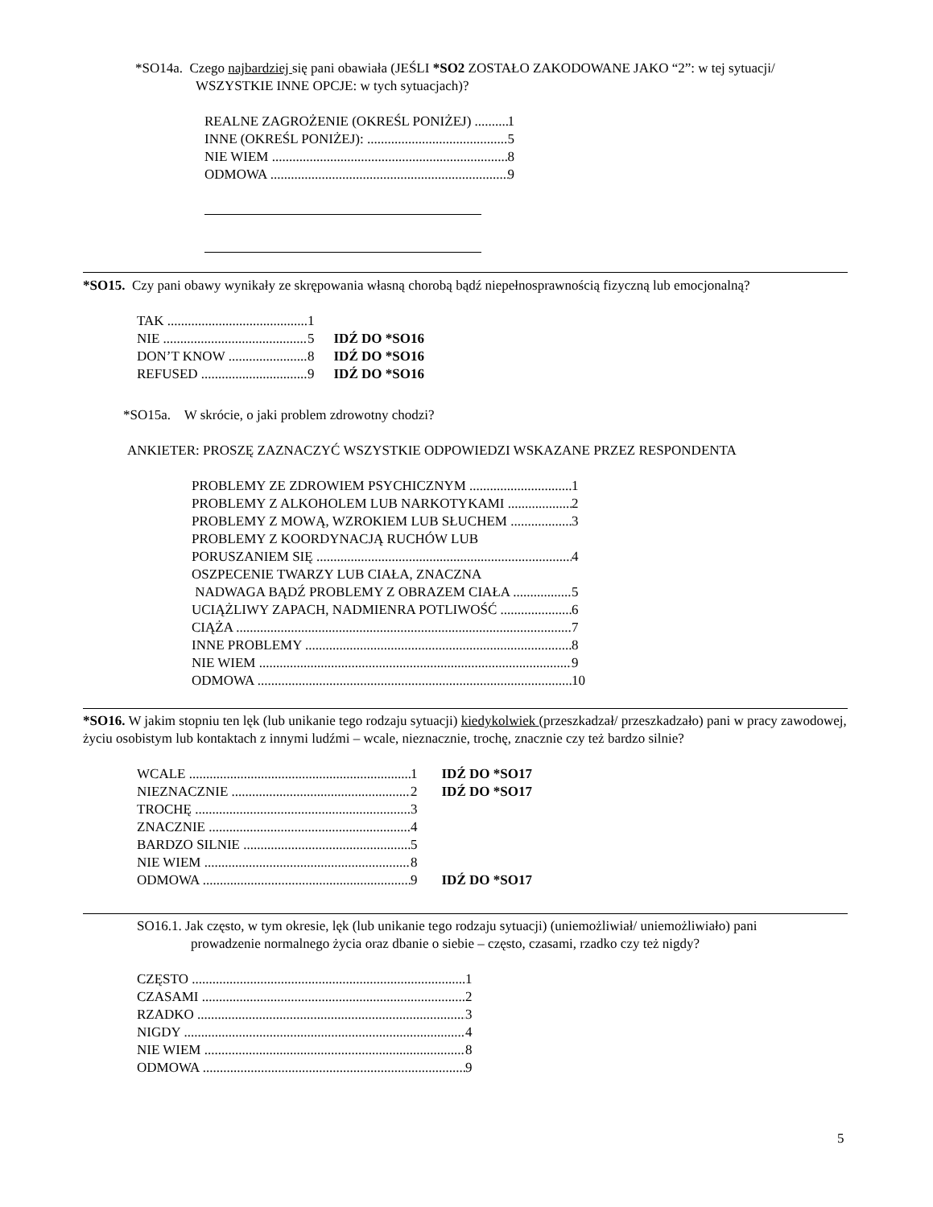*SO14a. Czego najbardziej się pani obawiała (JEŚLI *SO2 ZOSTAŁO ZAKODOWANE JAKO “2”: w tej sytuacji/
WSZYSTKIE INNE OPCJE: w tych sytuacjach)?
REALNE ZAGROŻENIE (OKREŚL PONIŻEJ) 1
INNE (OKREŚL PONIŻEJ): 5
NIE WIEM 8
ODMOWA 9
*SO15. Czy pani obawy wynikały ze skrępowania własną chorobą bądź niepełnosprawnością fizyczną lub emocjonalną?
TAK 1
NIE 5 IDŹ DO *SO16
DON’T KNOW 8 IDŹ DO *SO16
REFUSED 9 IDŹ DO *SO16
*SO15a. W skrócie, o jaki problem zdrowotny chodzi?
ANKIETER: PROSZĘ ZAZNACZYĆ WSZYSTKIE ODPOWIEDZI WSKAZANE PRZEZ RESPONDENTA
PROBLEMY ZE ZDROWIEM PSYCHICZNYM 1
PROBLEMY Z ALKOHOLEM LUB NARKOTYKAMI 2
PROBLEMY Z MOWĄ, WZROKIEM LUB SŁUCHEM 3
PROBLEMY Z KOORDYNACJĄ RUCHÓW LUB
PORUSZANIEM SIĘ 4
OSZPECENIE TWARZY LUB CIAŁA, ZNACZNA
NADWAGA BĄDŹ PROBLEMY Z OBRAZEM CIAŁA 5
UCIĄŻLIWY ZAPACH, NADMIENRA POTLIWOŚĆ 6
CIĄŻA 7
INNE PROBLEMY 8
NIE WIEM 9
ODMOWA 10
*SO16. W jakim stopniu ten lęk (lub unikanie tego rodzaju sytuacji) kiedykolwiek (przeszkadzał/ przeszkadzało) pani w pracy zawodowej, życiu osobistym lub kontaktach z innymi ludźmi – wcale, nieznacznie, trochę, znacznie czy też bardzo silnie?
WCALE 1 IDŹ DO *SO17
NIEZNACZNIE 2 IDŹ DO *SO17
TROCHĘ 3
ZNACZNIE 4
BARDZO SILNIE 5
NIE WIEM 8
ODMOWA 9 IDŹ DO *SO17
SO16.1. Jak często, w tym okresie, lęk (lub unikanie tego rodzaju sytuacji) (uniemożliwiał/ uniemożliwiało) pani
prowadzenie normalnego życia oraz dbanie o siebie – często, czasami, rzadko czy też nigdy?
CZĘSTO 1
CZASAMI 2
RZADKO 3
NIGDY 4
NIE WIEM 8
ODMOWA 9
5